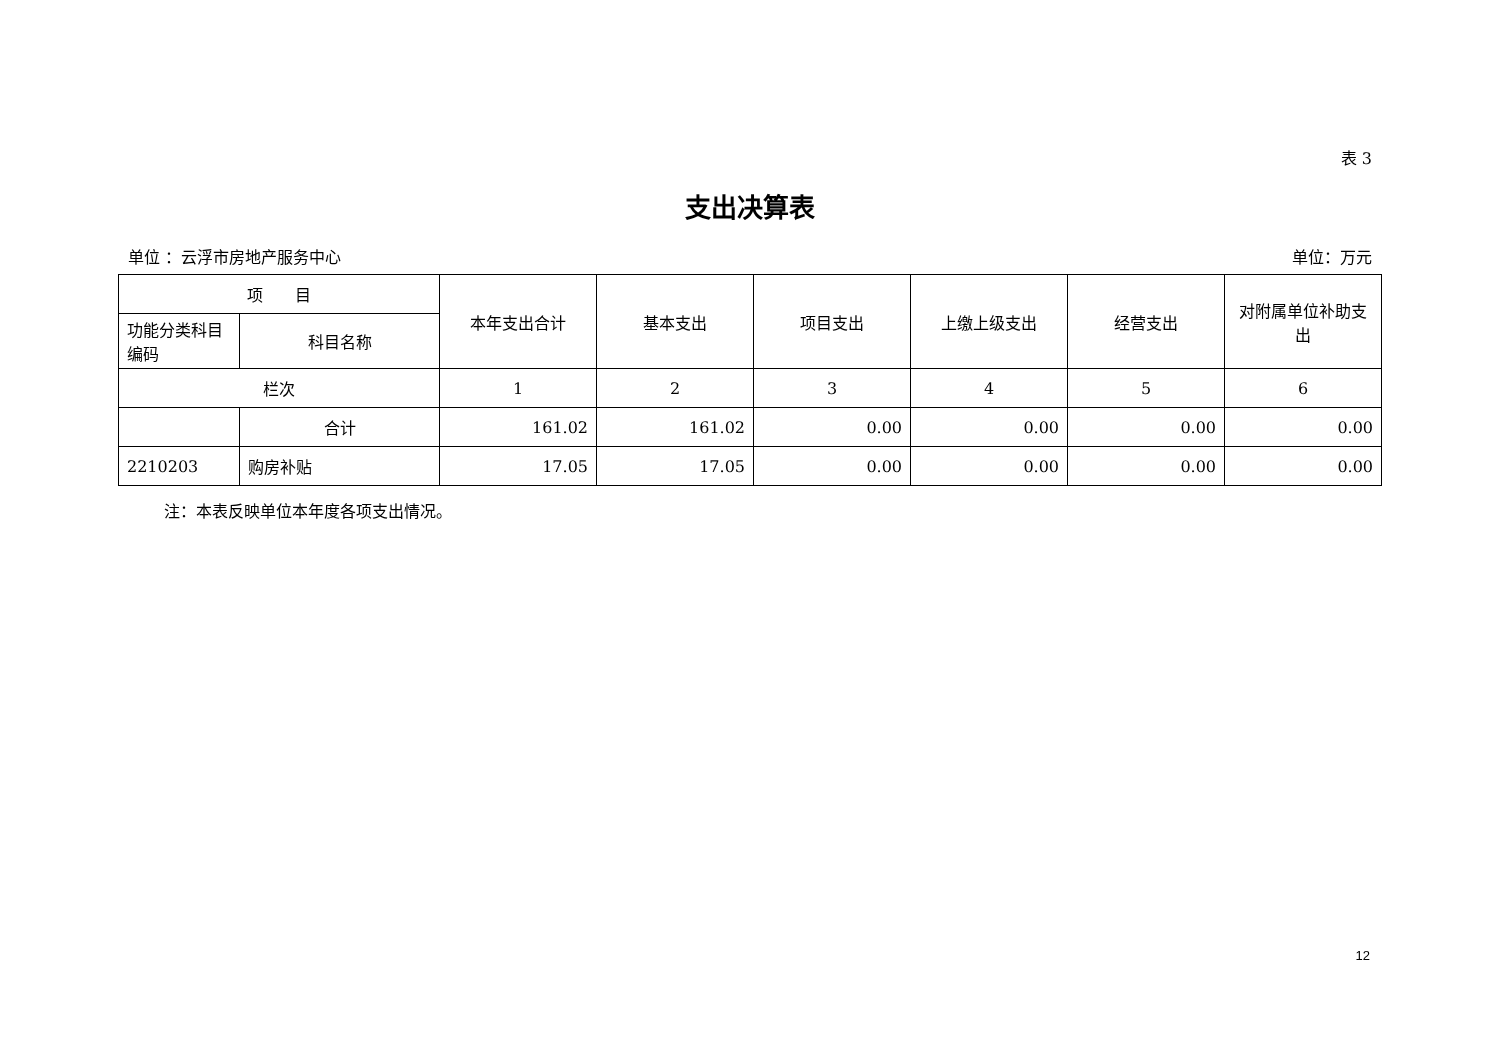表 3
支出决算表
单位 ：云浮市房地产服务中心 单位：万元
| 项 目 | | 本年支出合计 | 基本支出 | 项目支出 | 上缴上级支出 | 经营支出 | 对附属单位补助支出 |
| --- | --- | --- | --- | --- | --- | --- | --- |
| 功能分类科目编码 | 科目名称 | | | | | | |
| 栏次 | | 1 | 2 | 3 | 4 | 5 | 6 |
| | 合计 | 161.02 | 161.02 | 0.00 | 0.00 | 0.00 | 0.00 |
| 2210203 | 购房补贴 | 17.05 | 17.05 | 0.00 | 0.00 | 0.00 | 0.00 |
注：本表反映单位本年度各项支出情况。
12